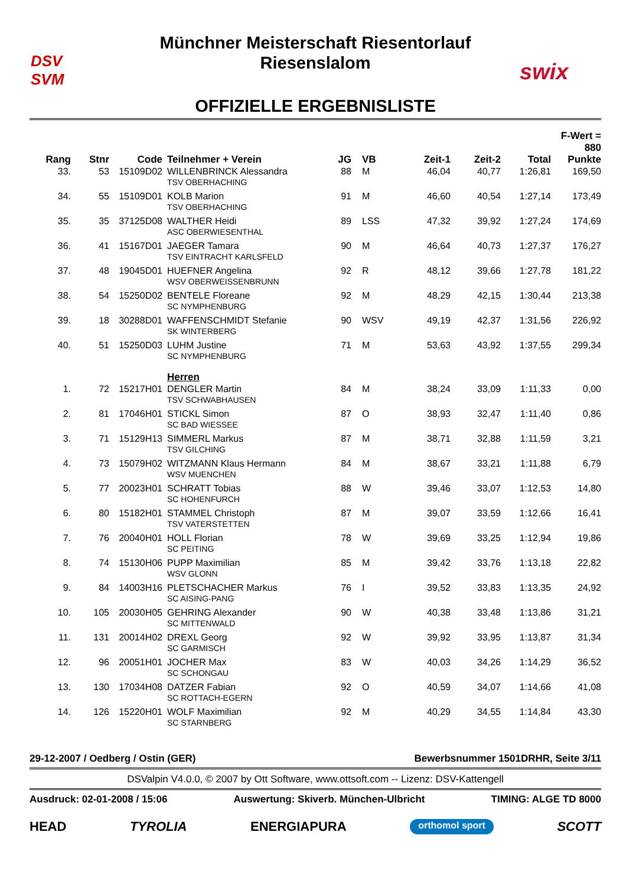DSV
SVM
Münchner Meisterschaft Riesentorlauf
Riesenslalom
OFFIZIELLE ERGEBNISLISTE
swix
| | | | | | | | | | F-Wert = 880 |
| --- | --- | --- | --- | --- | --- | --- | --- | --- | --- |
| Rang | Stnr | Code | Teilnehmer + Verein | JG | VB | Zeit-1 | Zeit-2 | Total | Punkte |
| 33. | 53 | 15109D02 | WILLENBRINCK Alessandra TSV OBERHACHING | 88 | M | 46,04 | 40,77 | 1:26,81 | 169,50 |
| 34. | 55 | 15109D01 | KOLB Marion TSV OBERHACHING | 91 | M | 46,60 | 40,54 | 1:27,14 | 173,49 |
| 35. | 35 | 37125D08 | WALTHER Heidi ASC OBERWIESENTHAL | 89 | LSS | 47,32 | 39,92 | 1:27,24 | 174,69 |
| 36. | 41 | 15167D01 | JAEGER Tamara TSV EINTRACHT KARLSFELD | 90 | M | 46,64 | 40,73 | 1:27,37 | 176,27 |
| 37. | 48 | 19045D01 | HUEFNER Angelina WSV OBERWEISSENBRUNN | 92 | R | 48,12 | 39,66 | 1:27,78 | 181,22 |
| 38. | 54 | 15250D02 | BENTELE Floreane SC NYMPHENBURG | 92 | M | 48,29 | 42,15 | 1:30,44 | 213,38 |
| 39. | 18 | 30288D01 | WAFFENSCHMIDT Stefanie SK WINTERBERG | 90 | WSV | 49,19 | 42,37 | 1:31,56 | 226,92 |
| 40. | 51 | 15250D03 | LUHM Justine SC NYMPHENBURG | 71 | M | 53,63 | 43,92 | 1:37,55 | 299,34 |
| | | | Herren | | | | | | |
| 1. | 72 | 15217H01 | DENGLER Martin TSV SCHWABHAUSEN | 84 | M | 38,24 | 33,09 | 1:11,33 | 0,00 |
| 2. | 81 | 17046H01 | STICKL Simon SC BAD WIESSEE | 87 | O | 38,93 | 32,47 | 1:11,40 | 0,86 |
| 3. | 71 | 15129H13 | SIMMERL Markus TSV GILCHING | 87 | M | 38,71 | 32,88 | 1:11,59 | 3,21 |
| 4. | 73 | 15079H02 | WITZMANN Klaus Hermann WSV MUENCHEN | 84 | M | 38,67 | 33,21 | 1:11,88 | 6,79 |
| 5. | 77 | 20023H01 | SCHRATT Tobias SC HOHENFURCH | 88 | W | 39,46 | 33,07 | 1:12,53 | 14,80 |
| 6. | 80 | 15182H01 | STAMMEL Christoph TSV VATERSTETTEN | 87 | M | 39,07 | 33,59 | 1:12,66 | 16,41 |
| 7. | 76 | 20040H01 | HOLL Florian SC PEITING | 78 | W | 39,69 | 33,25 | 1:12,94 | 19,86 |
| 8. | 74 | 15130H06 | PUPP Maximilian WSV GLONN | 85 | M | 39,42 | 33,76 | 1:13,18 | 22,82 |
| 9. | 84 | 14003H16 | PLETSCHACHER Markus SC AISING-PANG | 76 | I | 39,52 | 33,83 | 1:13,35 | 24,92 |
| 10. | 105 | 20030H05 | GEHRING Alexander SC MITTENWALD | 90 | W | 40,38 | 33,48 | 1:13,86 | 31,21 |
| 11. | 131 | 20014H02 | DREXL Georg SC GARMISCH | 92 | W | 39,92 | 33,95 | 1:13,87 | 31,34 |
| 12. | 96 | 20051H01 | JOCHER Max SC SCHONGAU | 83 | W | 40,03 | 34,26 | 1:14,29 | 36,52 |
| 13. | 130 | 17034H08 | DATZER Fabian SC ROTTACH-EGERN | 92 | O | 40,59 | 34,07 | 1:14,66 | 41,08 |
| 14. | 126 | 15220H01 | WOLF Maximilian SC STARNBERG | 92 | M | 40,29 | 34,55 | 1:14,84 | 43,30 |
29-12-2007 / Oedberg / Ostin (GER) Bewerbsnummer 1501DRHR, Seite 3/11
DSValpin V4.0.0, © 2007 by Ott Software, www.ottsoft.com -- Lizenz: DSV-Kattengell
Ausdruck: 02-01-2008 / 15:06 Auswertung: Skiverb. München-Ulbricht TIMING: ALGE TD 8000
HEAD TYROLIA ENERGIAPURA orthomol sport SCOTT